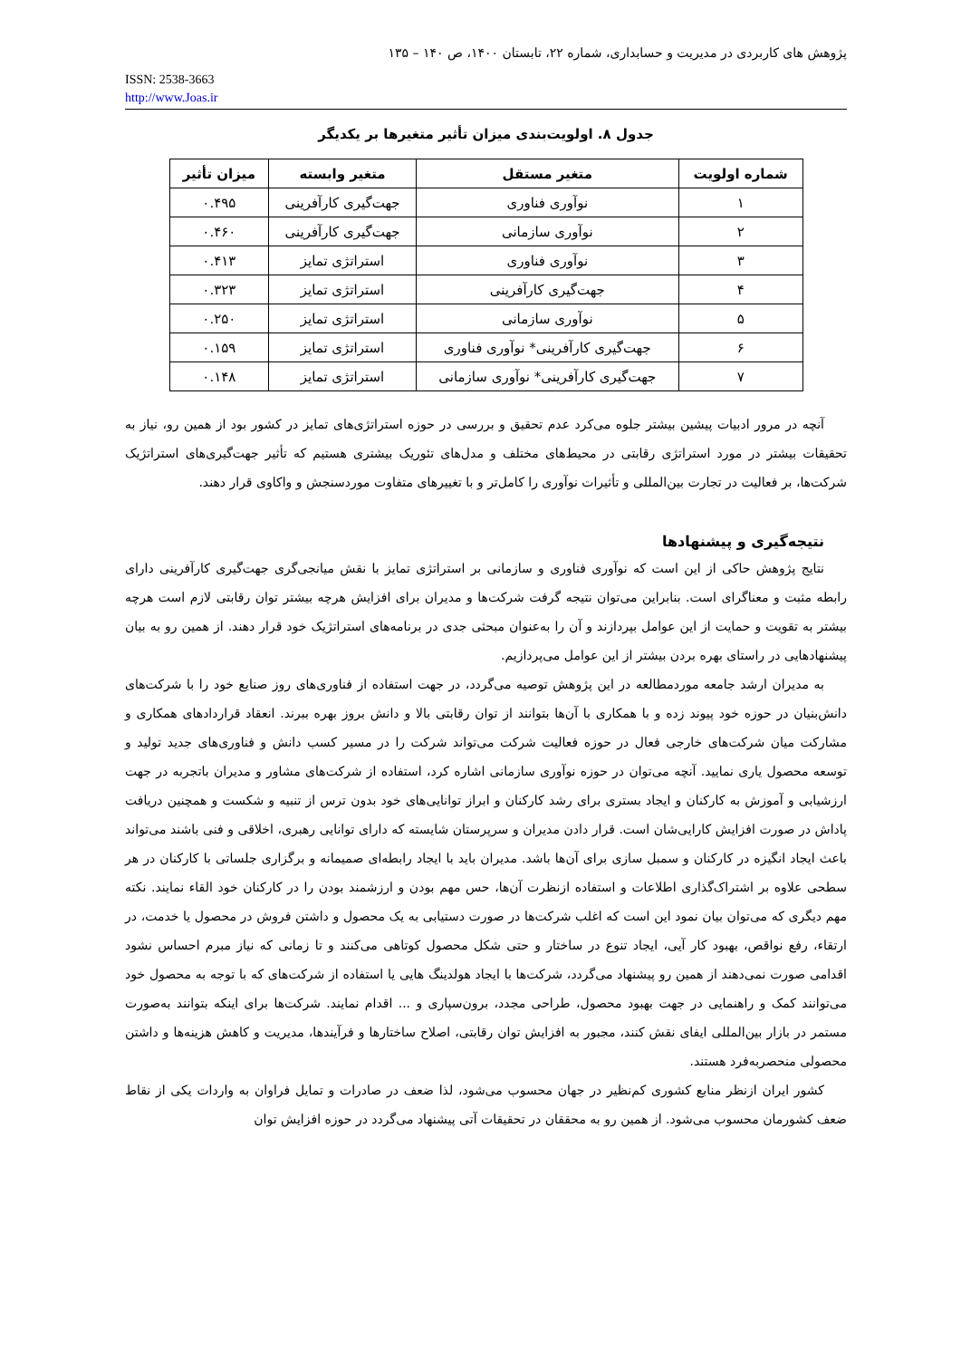پژوهش های کاربردی در مدیریت و حسابداری، شماره ۲۲، تابستان ۱۴۰۰، ص ۱۴۰ – ۱۳۵
ISSN: 2538-3663
http://www.Joas.ir
جدول ۸. اولویت‌بندی میزان تأثیر متغیرها بر یکدیگر
| شماره اولویت | متغیر مستقل | متغیر وابسته | میزان تأثیر |
| --- | --- | --- | --- |
| ۱ | نوآوری فناوری | جهت‌گیری کارآفرینی | ۰.۴۹۵ |
| ۲ | نوآوری سازمانی | جهت‌گیری کارآفرینی | ۰.۴۶۰ |
| ۳ | نوآوری فناوری | استراتژی تمایز | ۰.۴۱۳ |
| ۴ | جهت‌گیری کارآفرینی | استراتژی تمایز | ۰.۳۲۳ |
| ۵ | نوآوری سازمانی | استراتژی تمایز | ۰.۲۵۰ |
| ۶ | جهت‌گیری کارآفرینی* نوآوری فناوری | استراتژی تمایز | ۰.۱۵۹ |
| ۷ | جهت‌گیری کارآفرینی* نوآوری سازمانی | استراتژی تمایز | ۰.۱۴۸ |
آنچه در مرور ادبیات پیشین بیشتر جلوه می‌کرد عدم تحقیق و بررسی در حوزه استراتژی‌های تمایز در کشور بود از همین رو، نیاز به تحقیقات بیشتر در مورد استراتژی رقابتی در محیط‌های مختلف و مدل‌های تئوریک بیشتری هستیم که تأثیر جهت‌گیری‌های استراتژیک شرکت‌ها، بر فعالیت در تجارت بین‌المللی و تأثیرات نوآوری را کامل‌تر و با تغییرهای متفاوت موردسنجش و واکاوی قرار دهند.
نتیجه‌گیری و پیشنهادها
نتایج پژوهش حاکی از این است که نوآوری فناوری و سازمانی بر استراتژی تمایز با نقش میانجی‌گری جهت‌گیری کارآفرینی دارای رابطه مثبت و معناگرای است. بنابراین می‌توان نتیجه گرفت شرکت‌ها و مدیران برای افزایش هرچه بیشتر توان رقابتی لازم است هرچه بیشتر به تقویت و حمایت از این عوامل بپردازند و آن را به‌عنوان مبحثی جدی در برنامه‌های استراتژیک خود قرار دهند. از همین رو به بیان پیشنهادهایی در راستای بهره بردن بیشتر از این عوامل می‌پردازیم.
به مدیران ارشد جامعه موردمطالعه در این پژوهش توصیه می‌گردد، در جهت استفاده از فناوری‌های روز صنایع خود را با شرکت‌های دانش‌بنیان در حوزه خود پیوند زده و با همکاری با آن‌ها بتوانند از توان رقابتی بالا و دانش بروز بهره ببرند. انعقاد قراردادهای همکاری و مشارکت میان شرکت‌های خارجی فعال در حوزه فعالیت شرکت می‌تواند شرکت را در مسیر کسب دانش و فناوری‌های جدید تولید و توسعه محصول یاری نمایید. آنچه می‌توان در حوزه نوآوری سازمانی اشاره کرد، استفاده از شرکت‌های مشاور و مدیران باتجربه در جهت ارزشیابی و آموزش به کارکنان و ایجاد بستری برای رشد کارکنان و ابراز توانایی‌های خود بدون ترس از تنبیه و شکست و همچنین دریافت پاداش در صورت افزایش کارایی‌شان است. قرار دادن مدیران و سرپرستان شایسته که دارای توانایی رهبری، اخلاقی و فنی باشند می‌تواند باعث ایجاد انگیزه در کارکنان و سمبل سازی برای آن‌ها باشد. مدیران باید با ایجاد رابطه‌ای صمیمانه و برگزاری جلساتی با کارکنان در هر سطحی علاوه بر اشتراک‌گذاری اطلاعات و استفاده ازنظرت آن‌ها، حس مهم بودن و ارزشمند بودن را در کارکنان خود القاء نمایند. نکته مهم دیگری که می‌توان بیان نمود این است که اغلب شرکت‌ها در صورت دستیابی به یک محصول و داشتن فروش در محصول یا خدمت، در ارتقاء، رفع نواقص، بهبود کار آیی، ایجاد تنوع در ساختار و حتی شکل محصول کوتاهی می‌کنند و تا زمانی که نیاز مبرم احساس نشود اقدامی صورت نمی‌دهند از همین رو پیشنهاد می‌گردد، شرکت‌ها با ایجاد هولدینگ هایی یا استفاده از شرکت‌های که با توجه به محصول خود می‌توانند کمک و راهنمایی در جهت بهبود محصول، طراحی مجدد، برون‌سپاری و ... اقدام نمایند. شرکت‌ها برای اینکه بتوانند به‌صورت مستمر در بازار بین‌المللی ایفای نقش کنند، مجبور به افزایش توان رقابتی، اصلاح ساختارها و فرآیندها، مدیریت و کاهش هزینه‌ها و داشتن محصولی منحصربه‌فرد هستند.
کشور ایران ازنظر منابع کشوری کم‌نظیر در جهان محسوب می‌شود، لذا ضعف در صادرات و تمایل فراوان به واردات یکی از نقاط ضعف کشورمان محسوب می‌شود. از همین رو به محققان در تحقیقات آتی پیشنهاد می‌گردد در حوزه افزایش توان